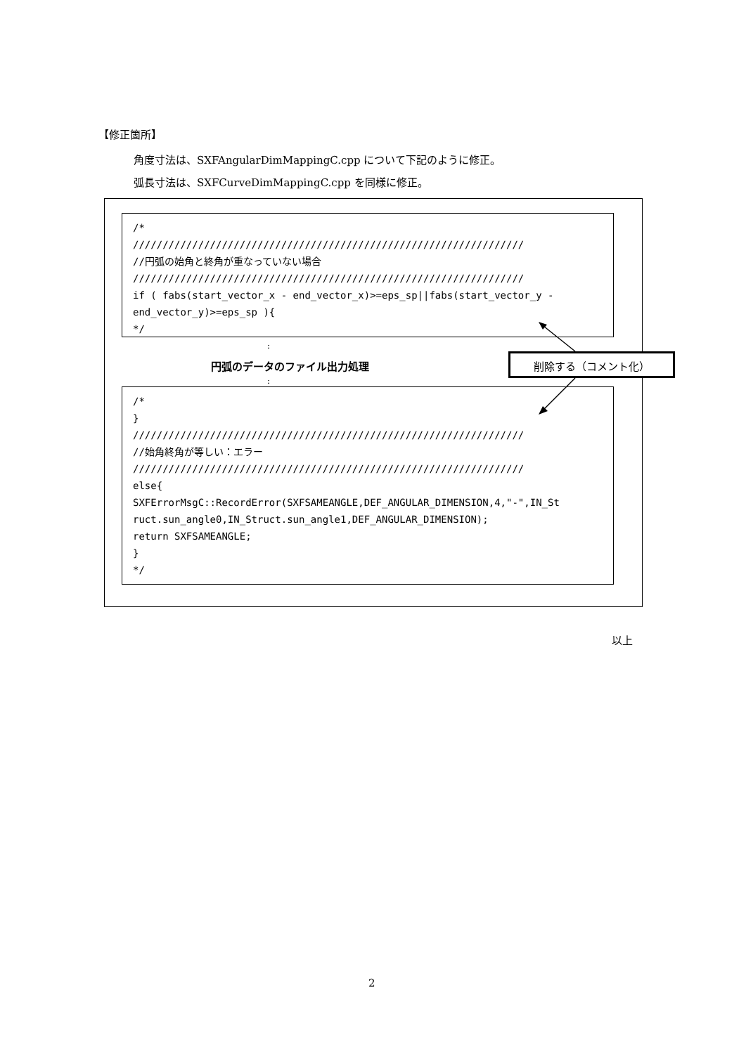【修正箇所】
角度寸法は、SXFAngularDimMappingC.cpp について下記のように修正。
弧長寸法は、SXFCurveDimMappingC.cpp を同様に修正。
/*
//////////////////////////////////////////////////////////////////
//円弧の始角と終角が重なっていない場合
//////////////////////////////////////////////////////////////////
if ( fabs(start_vector_x - end_vector_x)>=eps_sp||fabs(start_vector_y -
end_vector_y)>=eps_sp ){
*/
:
円弧のデータのファイル出力処理
:
/*
}
//////////////////////////////////////////////////////////////////
//始角終角が等しい：エラー
//////////////////////////////////////////////////////////////////
else{
SXFErrorMsgC::RecordError(SXFSAMEANGLE,DEF_ANGULAR_DIMENSION,4,"-",IN_St
ruct.sun_angle0,IN_Struct.sun_angle1,DEF_ANGULAR_DIMENSION);
return SXFSAMEANGLE;
}
*/
削除する（コメント化）
以上
2